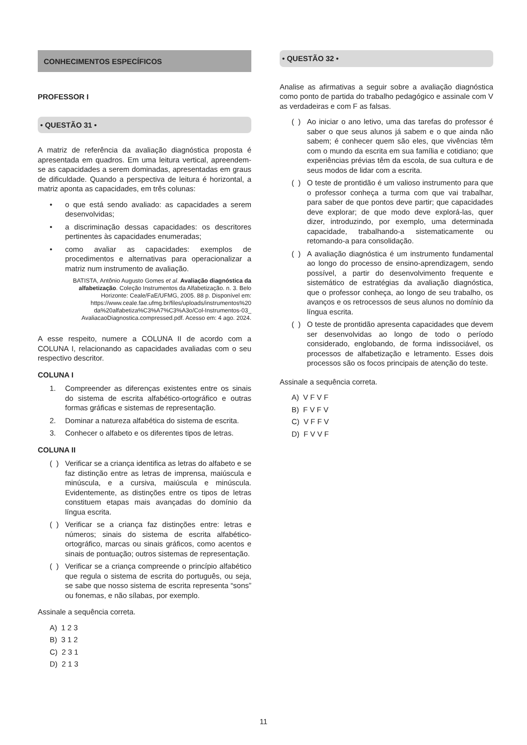CONHECIMENTOS ESPECÍFICOS
PROFESSOR I
• QUESTÃO 31 •
A matriz de referência da avaliação diagnóstica proposta é apresentada em quadros. Em uma leitura vertical, apreendem-se as capacidades a serem dominadas, apresentadas em graus de dificuldade. Quando a perspectiva de leitura é horizontal, a matriz aponta as capacidades, em três colunas:
• o que está sendo avaliado: as capacidades a serem desenvolvidas;
• a discriminação dessas capacidades: os descritores pertinentes às capacidades enumeradas;
• como avaliar as capacidades: exemplos de procedimentos e alternativas para operacionalizar a matriz num instrumento de avaliação.
BATISTA, Antônio Augusto Gomes et al. Avaliação diagnóstica da alfabetização. Coleção Instrumentos da Alfabetização. n. 3. Belo Horizonte: Ceale/FaE/UFMG, 2005. 88 p. Disponível em: https://www.ceale.fae.ufmg.br/files/uploads/instrumentos%20 da%20alfabetiza%C3%A7%C3%A3o/Col-Instrumentos-03_ AvaliacaoDiagnostica.compressed.pdf. Acesso em: 4 ago. 2024.
A esse respeito, numere a COLUNA II de acordo com a COLUNA I, relacionando as capacidades avaliadas com o seu respectivo descritor.
COLUNA I
1. Compreender as diferenças existentes entre os sinais do sistema de escrita alfabético-ortográfico e outras formas gráficas e sistemas de representação.
2. Dominar a natureza alfabética do sistema de escrita.
3. Conhecer o alfabeto e os diferentes tipos de letras.
COLUNA II
( ) Verificar se a criança identifica as letras do alfabeto e se faz distinção entre as letras de imprensa, maiúscula e minúscula, e a cursiva, maiúscula e minúscula. Evidentemente, as distinções entre os tipos de letras constituem etapas mais avançadas do domínio da língua escrita.
( ) Verificar se a criança faz distinções entre: letras e números; sinais do sistema de escrita alfabético-ortográfico, marcas ou sinais gráficos, como acentos e sinais de pontuação; outros sistemas de representação.
( ) Verificar se a criança compreende o princípio alfabético que regula o sistema de escrita do português, ou seja, se sabe que nosso sistema de escrita representa “sons” ou fonemas, e não sílabas, por exemplo.
Assinale a sequência correta.
A) 1 2 3
B) 3 1 2
C) 2 3 1
D) 2 1 3
• QUESTÃO 32 •
Analise as afirmativas a seguir sobre a avaliação diagnóstica como ponto de partida do trabalho pedagógico e assinale com V as verdadeiras e com F as falsas.
( ) Ao iniciar o ano letivo, uma das tarefas do professor é saber o que seus alunos já sabem e o que ainda não sabem; é conhecer quem são eles, que vivências têm com o mundo da escrita em sua família e cotidiano; que experiências prévias têm da escola, de sua cultura e de seus modos de lidar com a escrita.
( ) O teste de prontidão é um valioso instrumento para que o professor conheça a turma com que vai trabalhar, para saber de que pontos deve partir; que capacidades deve explorar; de que modo deve explorá-las, quer dizer, introduzindo, por exemplo, uma determinada capacidade, trabalhando-a sistematicamente ou retomando-a para consolidação.
( ) A avaliação diagnóstica é um instrumento fundamental ao longo do processo de ensino-aprendizagem, sendo possível, a partir do desenvolvimento frequente e sistemático de estratégias da avaliação diagnóstica, que o professor conheça, ao longo de seu trabalho, os avanços e os retrocessos de seus alunos no domínio da língua escrita.
( ) O teste de prontidão apresenta capacidades que devem ser desenvolvidas ao longo de todo o período considerado, englobando, de forma indissociável, os processos de alfabetização e letramento. Esses dois processos são os focos principais de atenção do teste.
Assinale a sequência correta.
A) V F V F
B) F V F V
C) V F F V
D) F V V F
11